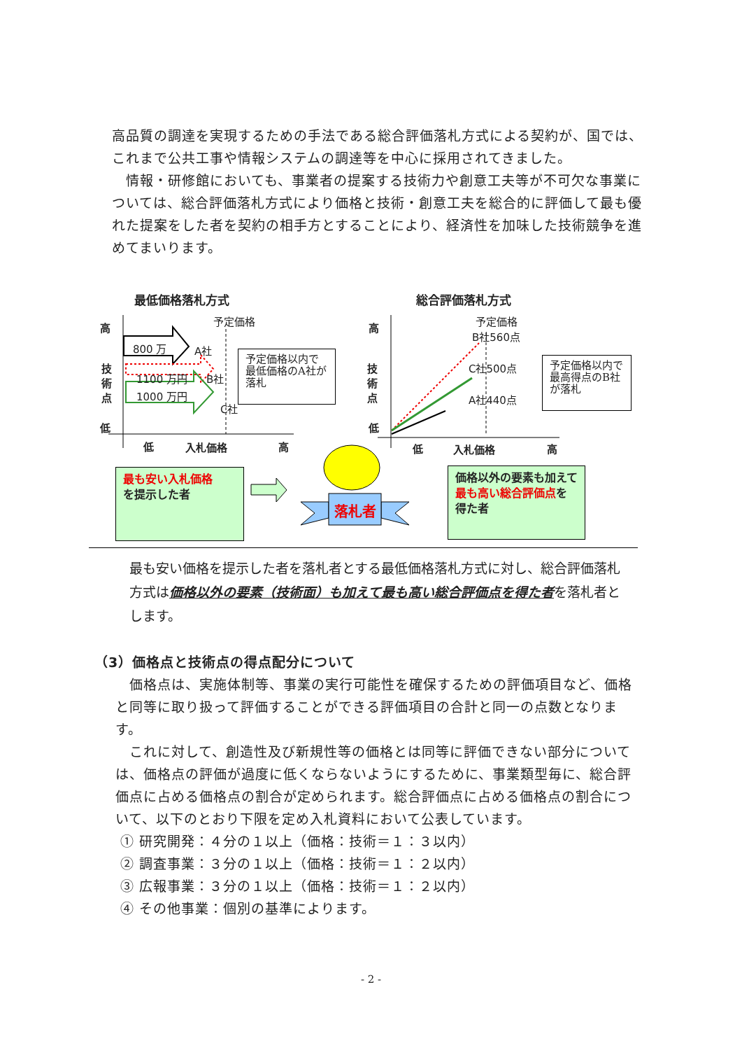高品質の調達を実現するための手法である総合評価落札方式による契約が、国では、これまで公共工事や情報システムの調達等を中心に採用されてきました。
　情報・研修館においても、事業者の提案する技術力や創意工夫等が不可欠な事業については、総合評価落札方式により価格と技術・創意工夫を総合的に評価して最も優れた提案をした者を契約の相手方とすることにより、経済性を加味した技術競争を進めてまいります。
最低価格落札方式 総合評価落札方式
予定価格 予定価格
高
技
術
点
低
高
技
術
点
低
800 万 A社
1100 万円 B社
1000 万円
C社
B社560点
C社500点
A社440点
低 入札価格 高 低 入札価格 高
予定価格以内で最低価格のA社が落札
予定価格以内で最高得点のB社が落札
最も安い入札価格
を提示した者
価格以外の要素も加えて最も高い総合評価点を得た者
落札者
最も安い価格を提示した者を落札者とする最低価格落札方式に対し、総合評価落札方式は価格以外の要素（技術面）も加えて最も高い総合評価点を得た者を落札者とします。
（3）価格点と技術点の得点配分について
　価格点は、実施体制等、事業の実行可能性を確保するための評価項目など、価格と同等に取り扱って評価することができる評価項目の合計と同一の点数となります。
　これに対して、創造性及び新規性等の価格とは同等に評価できない部分については、価格点の評価が過度に低くならないようにするために、事業類型毎に、総合評価点に占める価格点の割合が定められます。総合評価点に占める価格点の割合について、以下のとおり下限を定め入札資料において公表しています。
① 研究開発：４分の１以上（価格：技術＝１：３以内）
② 調査事業：３分の１以上（価格：技術＝１：２以内）
③ 広報事業：３分の１以上（価格：技術＝１：２以内）
④ その他事業：個別の基準によります。
- 2 -